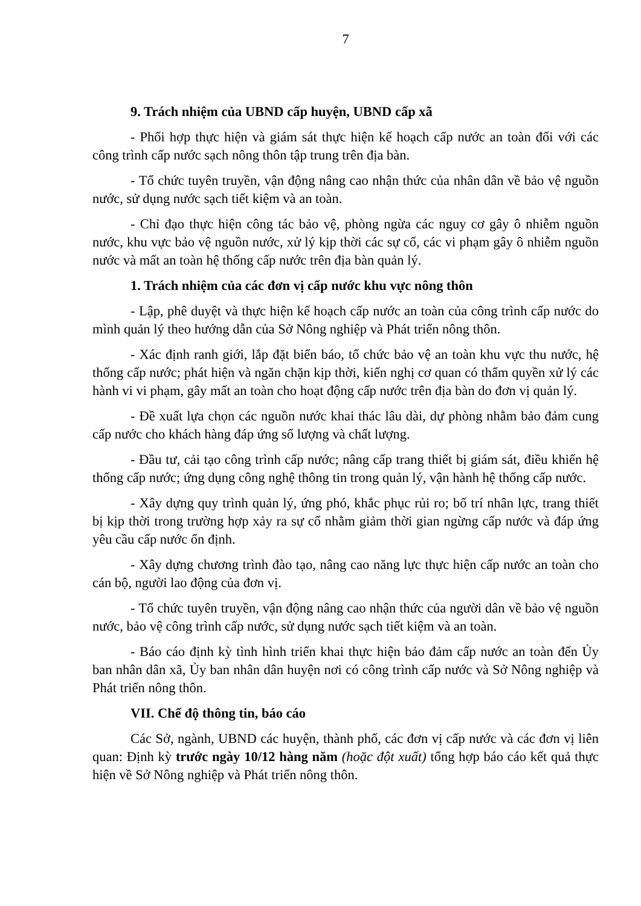7
9. Trách nhiệm của UBND cấp huyện, UBND cấp xã
- Phối hợp thực hiện và giám sát thực hiện kế hoạch cấp nước an toàn đối với các công trình cấp nước sạch nông thôn tập trung trên địa bàn.
- Tổ chức tuyên truyền, vận động nâng cao nhận thức của nhân dân về bảo vệ nguồn nước, sử dụng nước sạch tiết kiệm và an toàn.
- Chỉ đạo thực hiện công tác bảo vệ, phòng ngừa các nguy cơ gây ô nhiễm nguồn nước, khu vực bảo vệ nguồn nước, xử lý kịp thời các sự cố, các vi phạm gây ô nhiễm nguồn nước và mất an toàn hệ thống cấp nước trên địa bàn quản lý.
1. Trách nhiệm của các đơn vị cấp nước khu vực nông thôn
- Lập, phê duyệt và thực hiện kế hoạch cấp nước an toàn của công trình cấp nước do mình quản lý theo hướng dẫn của Sở Nông nghiệp và Phát triển nông thôn.
- Xác định ranh giới, lắp đặt biển báo, tổ chức bảo vệ an toàn khu vực thu nước, hệ thống cấp nước; phát hiện và ngăn chặn kịp thời, kiến nghị cơ quan có thẩm quyền xử lý các hành vi vi phạm, gây mất an toàn cho hoạt động cấp nước trên địa bàn do đơn vị quản lý.
- Đề xuất lựa chọn các nguồn nước khai thác lâu dài, dự phòng nhằm bảo đảm cung cấp nước cho khách hàng đáp ứng số lượng và chất lượng.
- Đầu tư, cải tạo công trình cấp nước; nâng cấp trang thiết bị giám sát, điều khiển hệ thống cấp nước; ứng dụng công nghệ thông tin trong quản lý, vận hành hệ thống cấp nước.
- Xây dựng quy trình quản lý, ứng phó, khắc phục rủi ro; bố trí nhân lực, trang thiết bị kịp thời trong trường hợp xảy ra sự cố nhằm giảm thời gian ngừng cấp nước và đáp ứng yêu cầu cấp nước ổn định.
- Xây dựng chương trình đào tạo, nâng cao năng lực thực hiện cấp nước an toàn cho cán bộ, người lao động của đơn vị.
- Tổ chức tuyên truyền, vận động nâng cao nhận thức của người dân về bảo vệ nguồn nước, bảo vệ công trình cấp nước, sử dụng nước sạch tiết kiệm và an toàn.
- Báo cáo định kỳ tình hình triển khai thực hiện bảo đảm cấp nước an toàn đến Ủy ban nhân dân xã, Ủy ban nhân dân huyện nơi có công trình cấp nước và Sở Nông nghiệp và Phát triển nông thôn.
VII. Chế độ thông tin, báo cáo
Các Sở, ngành, UBND các huyện, thành phố, các đơn vị cấp nước và các đơn vị liên quan: Định kỳ trước ngày 10/12 hàng năm (hoặc đột xuất) tổng hợp báo cáo kết quả thực hiện về Sở Nông nghiệp và Phát triển nông thôn.